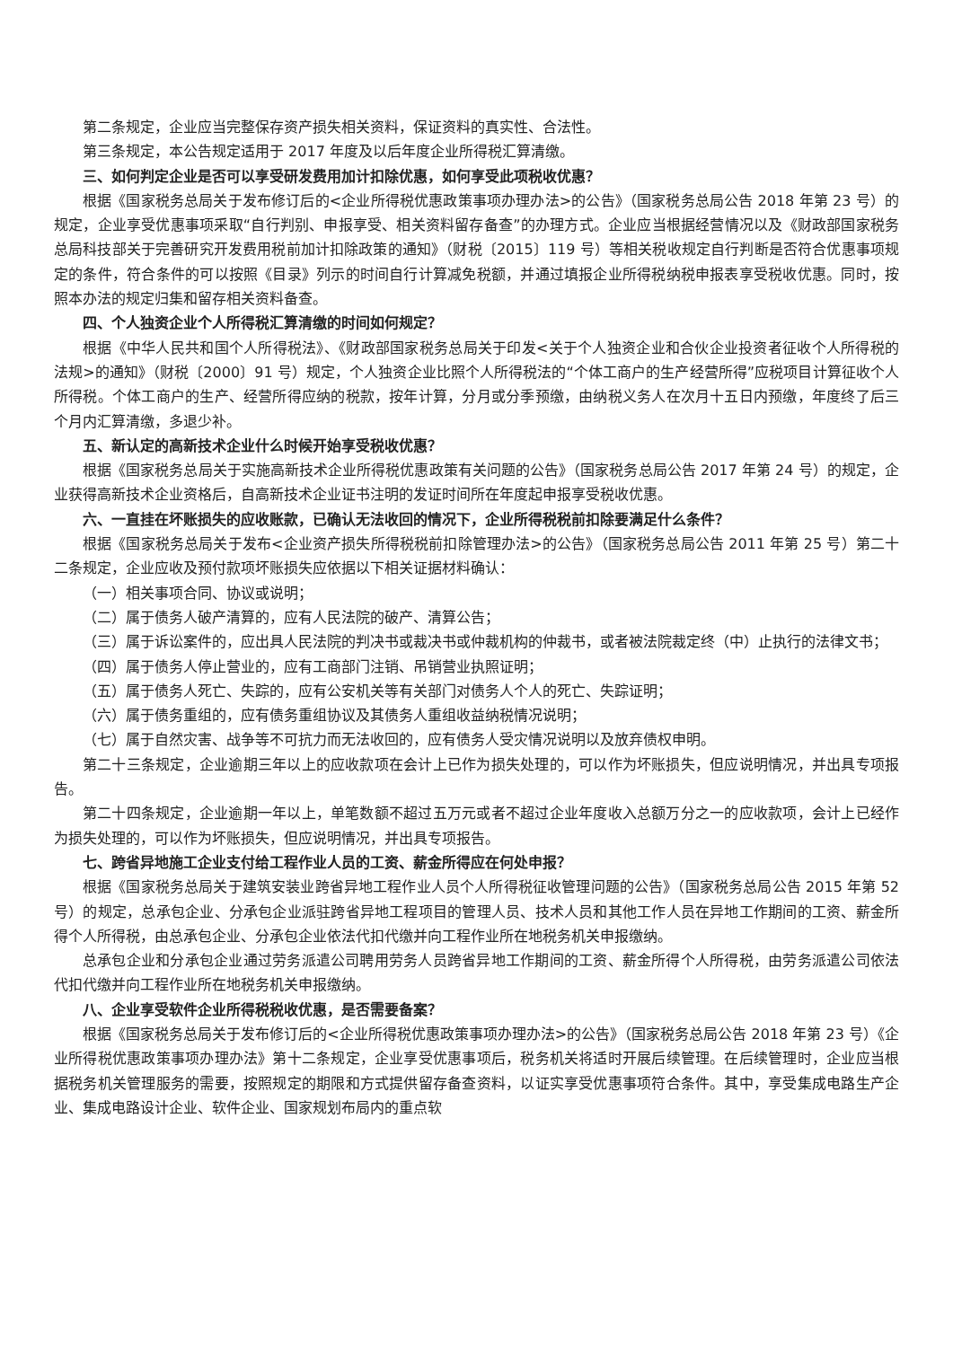第二条规定，企业应当完整保存资产损失相关资料，保证资料的真实性、合法性。
第三条规定，本公告规定适用于 2017 年度及以后年度企业所得税汇算清缴。
三、如何判定企业是否可以享受研发费用加计扣除优惠，如何享受此项税收优惠？
根据《国家税务总局关于发布修订后的<企业所得税优惠政策事项办理办法>的公告》（国家税务总局公告 2018 年第 23 号）的规定，企业享受优惠事项采取“自行判别、申报享受、相关资料留存备查”的办理方式。企业应当根据经营情况以及《财政部国家税务总局科技部关于完善研究开发费用税前加计扣除政策的通知》（财税〔2015〕119 号）等相关税收规定自行判断是否符合优惠事项规定的条件，符合条件的可以按照《目录》列示的时间自行计算减免税额，并通过填报企业所得税纳税申报表享受税收优惠。同时，按照本办法的规定归集和留存相关资料备查。
四、个人独资企业个人所得税汇算清缴的时间如何规定？
根据《中华人民共和国个人所得税法》、《财政部国家税务总局关于印发<关于个人独资企业和合伙企业投资者征收个人所得税的法规>的通知》（财税〔2000〕91 号）规定，个人独资企业比照个人所得税法的“个体工商户的生产经营所得”应税项目计算征收个人所得税。个体工商户的生产、经营所得应纳的税款，按年计算，分月或分季预缴，由纳税义务人在次月十五日内预缴，年度终了后三个月内汇算清缴，多退少补。
五、新认定的高新技术企业什么时候开始享受税收优惠？
根据《国家税务总局关于实施高新技术企业所得税优惠政策有关问题的公告》（国家税务总局公告 2017 年第 24 号）的规定，企业获得高新技术企业资格后，自高新技术企业证书注明的发证时间所在年度起申报享受税收优惠。
六、一直挂在坏账损失的应收账款，已确认无法收回的情况下，企业所得税税前扣除要满足什么条件？
根据《国家税务总局关于发布<企业资产损失所得税税前扣除管理办法>的公告》（国家税务总局公告 2011 年第 25 号）第二十二条规定，企业应收及预付款项坏账损失应依据以下相关证据材料确认：
（一）相关事项合同、协议或说明；
（二）属于债务人破产清算的，应有人民法院的破产、清算公告；
（三）属于诉讼案件的，应出具人民法院的判决书或裁决书或仲裁机构的仲裁书，或者被法院裁定终（中）止执行的法律文书；
（四）属于债务人停止营业的，应有工商部门注销、吊销营业执照证明；
（五）属于债务人死亡、失踪的，应有公安机关等有关部门对债务人个人的死亡、失踪证明；
（六）属于债务重组的，应有债务重组协议及其债务人重组收益纳税情况说明；
（七）属于自然灾害、战争等不可抗力而无法收回的，应有债务人受灾情况说明以及放弃债权申明。
第二十三条规定，企业逾期三年以上的应收款项在会计上已作为损失处理的，可以作为坏账损失，但应说明情况，并出具专项报告。
第二十四条规定，企业逾期一年以上，单笔数额不超过五万元或者不超过企业年度收入总额万分之一的应收款项，会计上已经作为损失处理的，可以作为坏账损失，但应说明情况，并出具专项报告。
七、跨省异地施工企业支付给工程作业人员的工资、薪金所得应在何处申报？
根据《国家税务总局关于建筑安装业跨省异地工程作业人员个人所得税征收管理问题的公告》（国家税务总局公告 2015 年第 52 号）的规定，总承包企业、分承包企业派驻跨省异地工程项目的管理人员、技术人员和其他工作人员在异地工作期间的工资、薪金所得个人所得税，由总承包企业、分承包企业依法代扣代缴并向工程作业所在地税务机关申报缴纳。
总承包企业和分承包企业通过劳务派遣公司聘用劳务人员跨省异地工作期间的工资、薪金所得个人所得税，由劳务派遣公司依法代扣代缴并向工程作业所在地税务机关申报缴纳。
八、企业享受软件企业所得税税收优惠，是否需要备案？
根据《国家税务总局关于发布修订后的<企业所得税优惠政策事项办理办法>的公告》（国家税务总局公告 2018 年第 23 号）《企业所得税优惠政策事项办理办法》第十二条规定，企业享受优惠事项后，税务机关将适时开展后续管理。在后续管理时，企业应当根据税务机关管理服务的需要，按照规定的期限和方式提供留存备查资料，以证实享受优惠事项符合条件。其中，享受集成电路生产企业、集成电路设计企业、软件企业、国家规划布局内的重点软